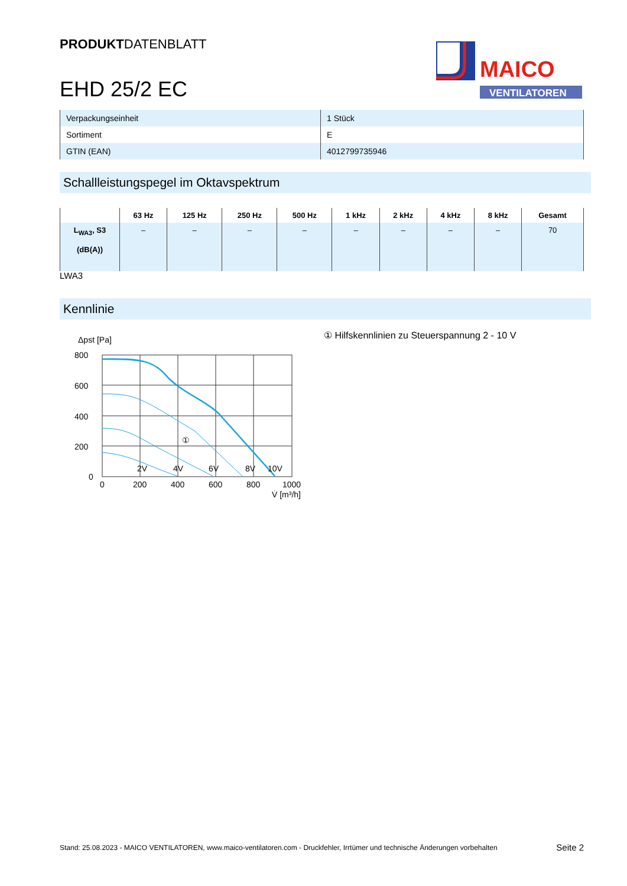PRODUKTDATENBLATT
EHD 25/2 EC
MAICO
VENTILATOREN
| Verpackungseinheit | 1 Stück |
| Sortiment | E |
| GTIN (EAN) | 4012799735946 |
Schallleistungspegel im Oktavspektrum
| | 63 Hz | 125 Hz | 250 Hz | 500 Hz | 1 kHz | 2 kHz | 4 kHz | 8 kHz | Gesamt |
| --- | --- | --- | --- | --- | --- | --- | --- | --- | --- |
| L<sub>WA3</sub>, S3 (dB(A)) | – | – | – | – | – | – | – | – | 70 |
LWA3
Kennlinie
Δpst [Pa]
800
600
400
200
0
0
200
400
600
800
1000
V̇ [m³/h]
2V
4V
6V
8V
10V
①
① Hilfskennlinien zu Steuerspannung 2 - 10 V
Stand: 25.08.2023 - MAICO VENTILATOREN, www.maico-ventilatoren.com - Druckfehler, Irrtümer und technische Änderungen vorbehalten Seite 2